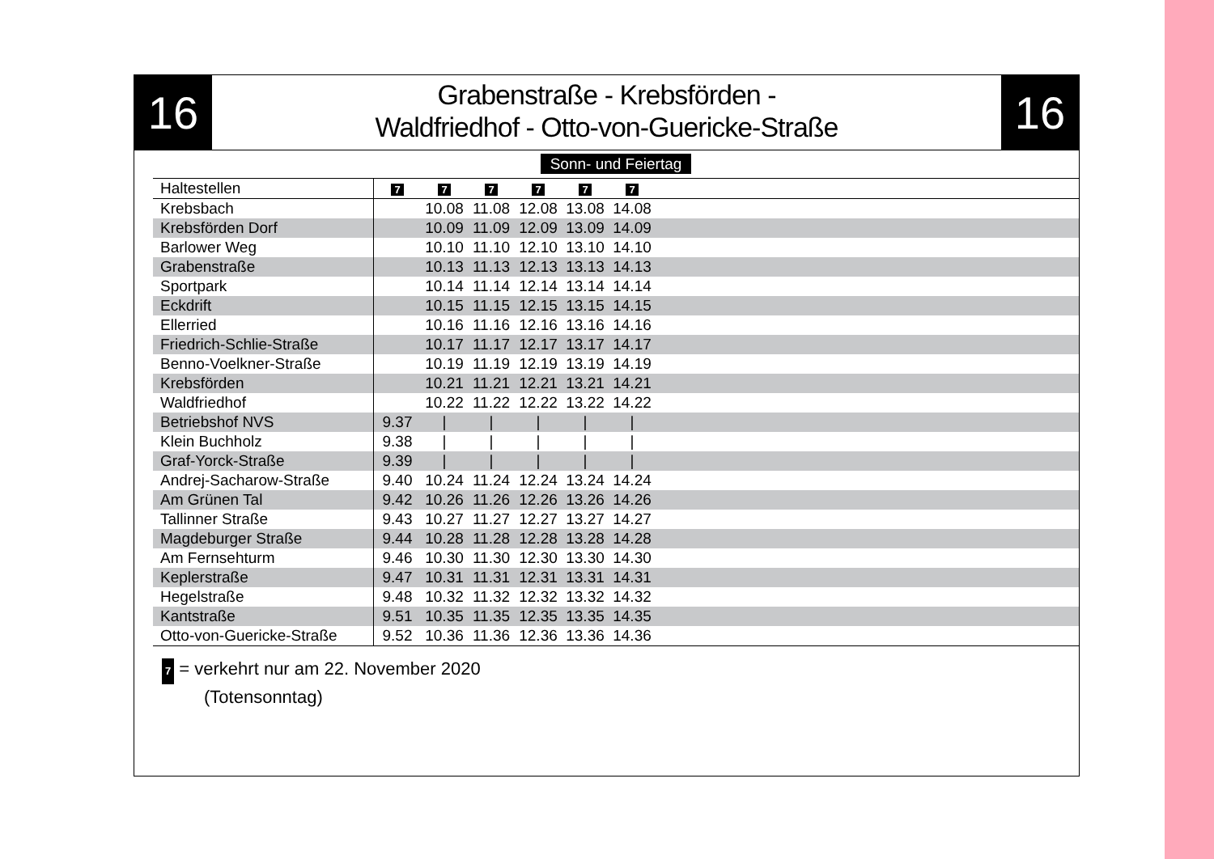16
Grabenstraße - Krebsförden -
Waldfriedhof - Otto-von-Guericke-Straße
16
| Sonn- und Feiertag | | | | | | | |
| Haltestellen | 7 | 7 | 7 | 7 | 7 | 7 | |
| Krebsbach | | 10.08 | 11.08 | 12.08 | 13.08 | 14.08 | |
| Krebsförden Dorf | | 10.09 | 11.09 | 12.09 | 13.09 | 14.09 | |
| Barlower Weg | | 10.10 | 11.10 | 12.10 | 13.10 | 14.10 | |
| Grabenstraße | | 10.13 | 11.13 | 12.13 | 13.13 | 14.13 | |
| Sportpark | | 10.14 | 11.14 | 12.14 | 13.14 | 14.14 | |
| Eckdrift | | 10.15 | 11.15 | 12.15 | 13.15 | 14.15 | |
| Ellerried | | 10.16 | 11.16 | 12.16 | 13.16 | 14.16 | |
| Friedrich-Schlie-Straße | | 10.17 | 11.17 | 12.17 | 13.17 | 14.17 | |
| Benno-Voelkner-Straße | | 10.19 | 11.19 | 12.19 | 13.19 | 14.19 | |
| Krebsförden | | 10.21 | 11.21 | 12.21 | 13.21 | 14.21 | |
| Waldfriedhof | | 10.22 | 11.22 | 12.22 | 13.22 | 14.22 | |
| Betriebshof NVS | 9.37 | / | / | / | / | / | |
| Klein Buchholz | 9.38 | / | / | / | / | / | |
| Graf-Yorck-Straße | 9.39 | / | / | / | / | / | |
| Andrej-Sacharow-Straße | 9.40 | 10.24 | 11.24 | 12.24 | 13.24 | 14.24 | |
| Am Grünen Tal | 9.42 | 10.26 | 11.26 | 12.26 | 13.26 | 14.26 | |
| Tallinner Straße | 9.43 | 10.27 | 11.27 | 12.27 | 13.27 | 14.27 | |
| Magdeburger Straße | 9.44 | 10.28 | 11.28 | 12.28 | 13.28 | 14.28 | |
| Am Fernsehturm | 9.46 | 10.30 | 11.30 | 12.30 | 13.30 | 14.30 | |
| Keplerstraße | 9.47 | 10.31 | 11.31 | 12.31 | 13.31 | 14.31 | |
| Hegelstraße | 9.48 | 10.32 | 11.32 | 12.32 | 13.32 | 14.32 | |
| Kantstraße | 9.51 | 10.35 | 11.35 | 12.35 | 13.35 | 14.35 | |
| Otto-von-Guericke-Straße | 9.52 | 10.36 | 11.36 | 12.36 | 13.36 | 14.36 | |
7 = verkehrt nur am 22. November 2020
(Totensonntag)